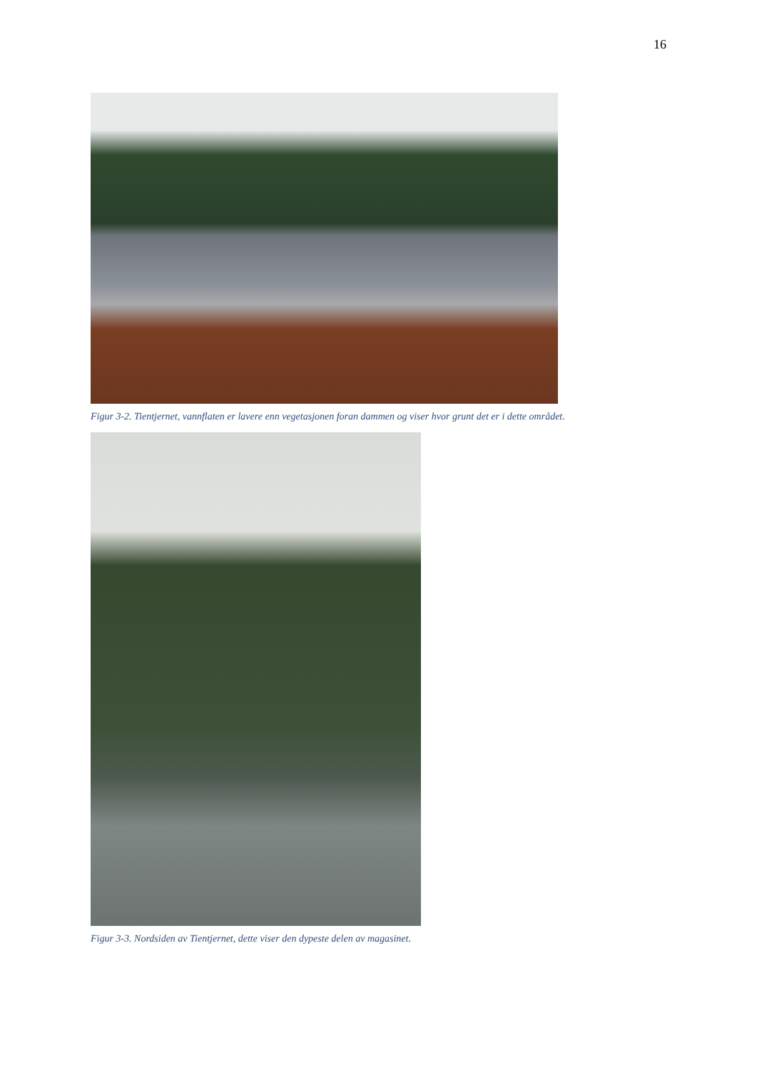16
Figur 3-2. Tientjernet, vannflaten er lavere enn vegetasjonen foran dammen og viser hvor grunt det er i dette området.
Figur 3-3. Nordsiden av Tientjernet, dette viser den dypeste delen av magasinet.